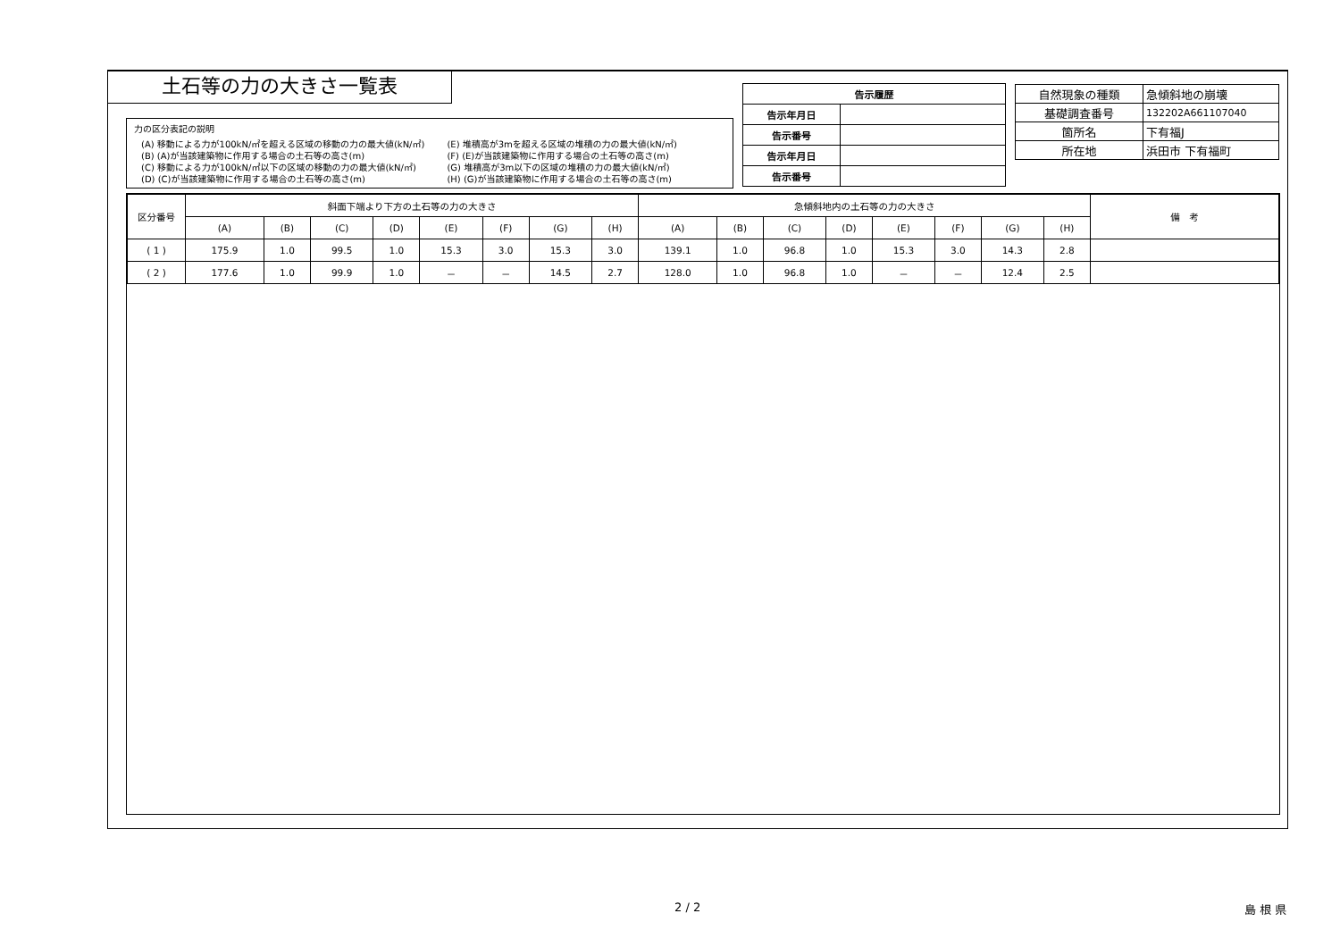土石等の力の大きさ一覧表
力の区分表記の説明
(A) 移動による力が100kN/㎡を超える区域の移動の力の最大値(kN/㎡)
(B) (A)が当該建築物に作用する場合の土石等の高さ(m)
(C) 移動による力が100kN/㎡以下の区域の移動の力の最大値(kN/㎡)
(D) (C)が当該建築物に作用する場合の土石等の高さ(m)
(E) 堆積高が3mを超える区域の堆積の力の最大値(kN/㎡)
(F) (E)が当該建築物に作用する場合の土石等の高さ(m)
(G) 堆積高が3m以下の区域の堆積の力の最大値(kN/㎡)
(H) (G)が当該建築物に作用する場合の土石等の高さ(m)
| 告示履歴 | |
| --- | --- |
| 告示年月日 | |
| 告示番号 | |
| 告示年月日 | |
| 告示番号 | |
| 自然現象の種類 | 急傾斜地の崩壊 |
| 基礎調査番号 | 132202A661107040 |
| 箇所名 | 下有福J |
| 所在地 | 浜田市 下有福町 |
| 区分番号 | 斜面下端より下方の土石等の力の大きさ | | | | | | | | 急傾斜地内の土石等の力の大きさ | | | | | | | | 備 考 |
| --- | --- | --- | --- | --- | --- | --- | --- | --- | --- | --- | --- | --- | --- | --- | --- | --- | --- |
| | (A) | (B) | (C) | (D) | (E) | (F) | (G) | (H) | (A) | (B) | (C) | (D) | (E) | (F) | (G) | (H) | |
| ( 1 ) | 175.9 | 1.0 | 99.5 | 1.0 | 15.3 | 3.0 | 15.3 | 3.0 | 139.1 | 1.0 | 96.8 | 1.0 | 15.3 | 3.0 | 14.3 | 2.8 | |
| ( 2 ) | 177.6 | 1.0 | 99.9 | 1.0 | － | － | 14.5 | 2.7 | 128.0 | 1.0 | 96.8 | 1.0 | － | － | 12.4 | 2.5 | |
2 / 2 島 根 県